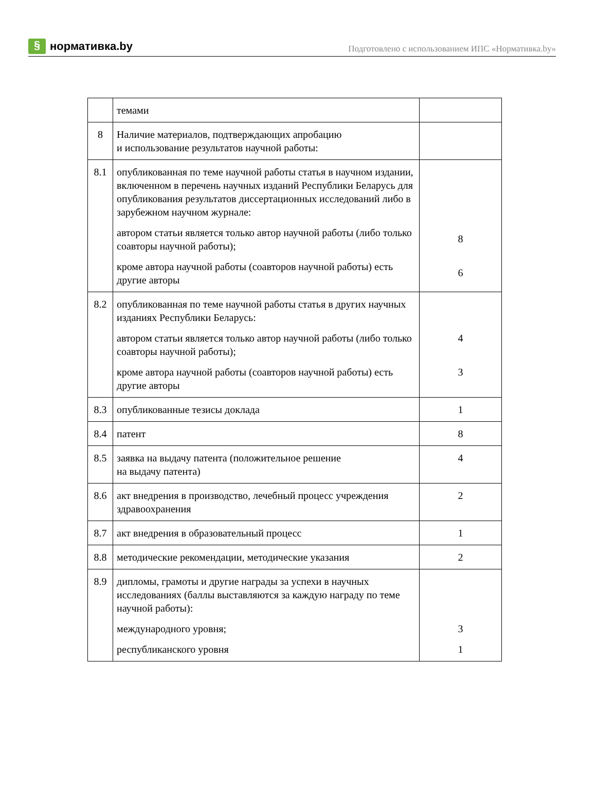§ нормативка.by
Подготовлено с использованием ИПС «Нормативка.by»
| | темами | |
| 8 | Наличие материалов, подтверждающих апробацию и использование результатов научной работы: | |
| 8.1 | опубликованная по теме научной работы статья в научном издании, включенном в перечень научных изданий Республики Беларусь для опубликования результатов диссертационных исследований либо в зарубежном научном журнале: автором статьи является только автор научной работы (либо только соавторы научной работы); кроме автора научной работы (соавторов научной работы) есть другие авторы | 8 6 |
| 8.2 | опубликованная по теме научной работы статья в других научных изданиях Республики Беларусь: автором статьи является только автор научной работы (либо только соавторы научной работы); кроме автора научной работы (соавторов научной работы) есть другие авторы | 4 3 |
| 8.3 | опубликованные тезисы доклада | 1 |
| 8.4 | патент | 8 |
| 8.5 | заявка на выдачу патента (положительное решение на выдачу патента) | 4 |
| 8.6 | акт внедрения в производство, лечебный процесс учреждения здравоохранения | 2 |
| 8.7 | акт внедрения в образовательный процесс | 1 |
| 8.8 | методические рекомендации, методические указания | 2 |
| 8.9 | дипломы, грамоты и другие награды за успехи в научных исследованиях (баллы выставляются за каждую награду по теме научной работы): международного уровня; республиканского уровня | 3 1 |